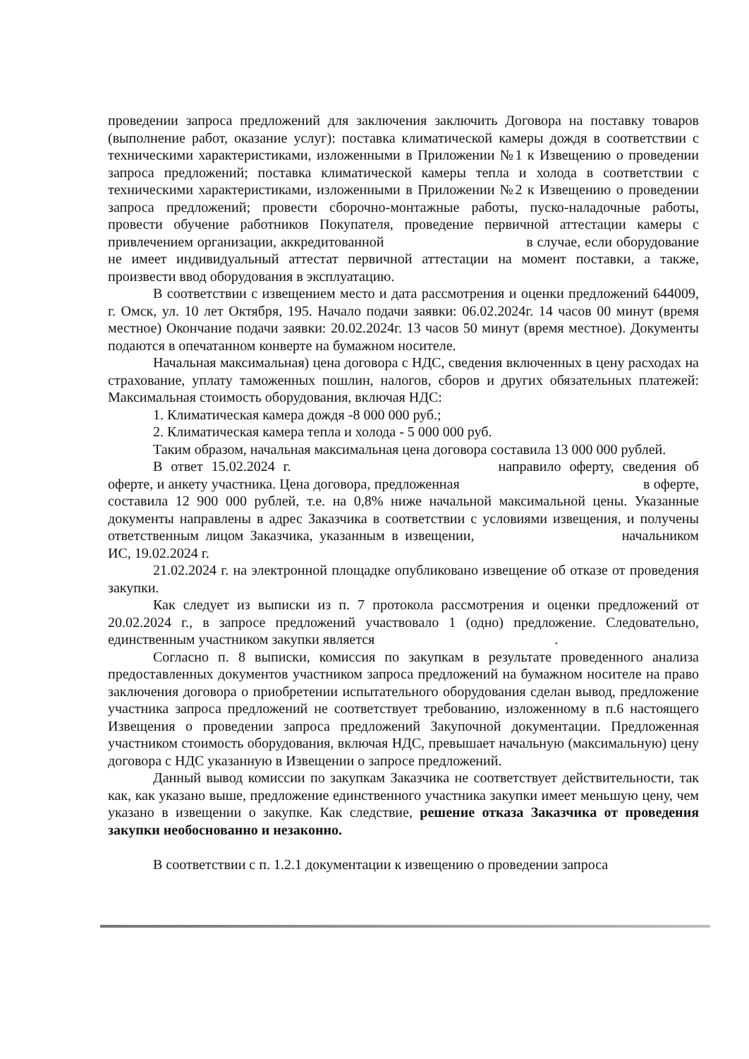проведении запроса предложений для заключения заключить Договора на поставку товаров (выполнение работ, оказание услуг): поставка климатической камеры дождя в соответствии с техническими характеристиками, изложенными в Приложении №1 к Извещению о проведении запроса предложений; поставка климатической камеры тепла и холода в соответствии с техническими характеристиками, изложенными в Приложении №2 к Извещению о проведении запроса предложений; провести сборочно-монтажные работы, пуско-наладочные работы, провести обучение работников Покупателя, проведение первичной аттестации камеры с привлечением организации, аккредитованной в случае, если оборудование не имеет индивидуальный аттестат первичной аттестации на момент поставки, а также, произвести ввод оборудования в эксплуатацию.
В соответствии с извещением место и дата рассмотрения и оценки предложений 644009, г. Омск, ул. 10 лет Октября, 195. Начало подачи заявки: 06.02.2024г. 14 часов 00 минут (время местное) Окончание подачи заявки: 20.02.2024г. 13 часов 50 минут (время местное). Документы подаются в опечатанном конверте на бумажном носителе.
Начальная максимальная) цена договора с НДС, сведения включенных в цену расходах на страхование, уплату таможенных пошлин, налогов, сборов и других обязательных платежей: Максимальная стоимость оборудования, включая НДС:
1. Климатическая камера дождя -8 000 000 руб.;
2. Климатическая камера тепла и холода - 5 000 000 руб.
Таким образом, начальная максимальная цена договора составила 13 000 000 рублей.
В ответ 15.02.2024 г. направило оферту, сведения об оферте, и анкету участника. Цена договора, предложенная в оферте, составила 12 900 000 рублей, т.е. на 0,8% ниже начальной максимальной цены. Указанные документы направлены в адрес Заказчика в соответствии с условиями извещения, и получены ответственным лицом Заказчика, указанным в извещении, начальником ИС, 19.02.2024 г.
21.02.2024 г. на электронной площадке опубликовано извещение об отказе от проведения закупки.
Как следует из выписки из п. 7 протокола рассмотрения и оценки предложений от 20.02.2024 г., в запросе предложений участвовало 1 (одно) предложение. Следовательно, единственным участником закупки является .
Согласно п. 8 выписки, комиссия по закупкам в результате проведенного анализа предоставленных документов участником запроса предложений на бумажном носителе на право заключения договора о приобретении испытательного оборудования сделан вывод, предложение участника запроса предложений не соответствует требованию, изложенному в п.6 настоящего Извещения о проведении запроса предложений Закупочной документации. Предложенная участником стоимость оборудования, включая НДС, превышает начальную (максимальную) цену договора с НДС указанную в Извещении о запросе предложений.
Данный вывод комиссии по закупкам Заказчика не соответствует действительности, так как, как указано выше, предложение единственного участника закупки имеет меньшую цену, чем указано в извещении о закупке. Как следствие, решение отказа Заказчика от проведения закупки необоснованно и незаконно.
В соответствии с п. 1.2.1 документации к извещению о проведении запроса